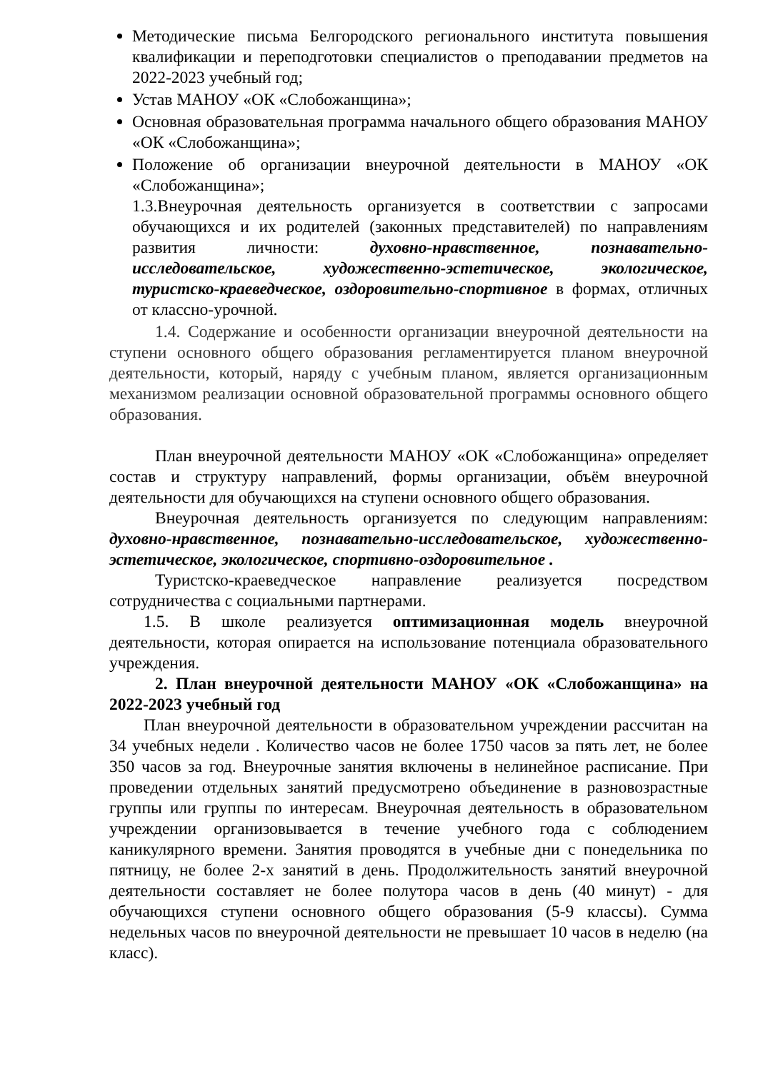Методические письма Белгородского регионального института повышения квалификации и переподготовки специалистов о преподавании предметов на 2022-2023 учебный год;
Устав МАНОУ «ОК «Слобожанщина»;
Основная образовательная программа начального общего образования МАНОУ «ОК «Слобожанщина»;
Положение об организации внеурочной деятельности в МАНОУ «ОК «Слобожанщина»;
1.3.Внеурочная деятельность организуется в соответствии с запросами обучающихся и их родителей (законных представителей) по направлениям развития личности: духовно-нравственное, познавательно-исследовательское, художественно-эстетическое, экологическое, туристско-краеведческое, оздоровительно-спортивное в формах, отличных от классно-урочной.
1.4. Содержание и особенности организации внеурочной деятельности на ступени основного общего образования регламентируется планом внеурочной деятельности, который, наряду с учебным планом, является организационным механизмом реализации основной образовательной программы основного общего образования.
План внеурочной деятельности МАНОУ «ОК «Слобожанщина» определяет состав и структуру направлений, формы организации, объём внеурочной деятельности для обучающихся на ступени основного общего образования.
Внеурочная деятельность организуется по следующим направлениям: духовно-нравственное, познавательно-исследовательское, художественно-эстетическое, экологическое, спортивно-оздоровительное .
Туристско-краеведческое направление реализуется посредством сотрудничества с социальными партнерами.
1.5. В школе реализуется оптимизационная модель внеурочной деятельности, которая опирается на использование потенциала образовательного учреждения.
2. План внеурочной деятельности МАНОУ «ОК «Слобожанщина» на 2022-2023 учебный год
План внеурочной деятельности в образовательном учреждении рассчитан на 34 учебных недели . Количество часов не более 1750 часов за пять лет, не более 350 часов за год. Внеурочные занятия включены в нелинейное расписание. При проведении отдельных занятий предусмотрено объединение в разновозрастные группы или группы по интересам. Внеурочная деятельность в образовательном учреждении организовывается в течение учебного года с соблюдением каникулярного времени. Занятия проводятся в учебные дни с понедельника по пятницу, не более 2-х занятий в день. Продолжительность занятий внеурочной деятельности составляет не более полутора часов в день (40 минут) - для обучающихся ступени основного общего образования (5-9 классы). Сумма недельных часов по внеурочной деятельности не превышает 10 часов в неделю (на класс).